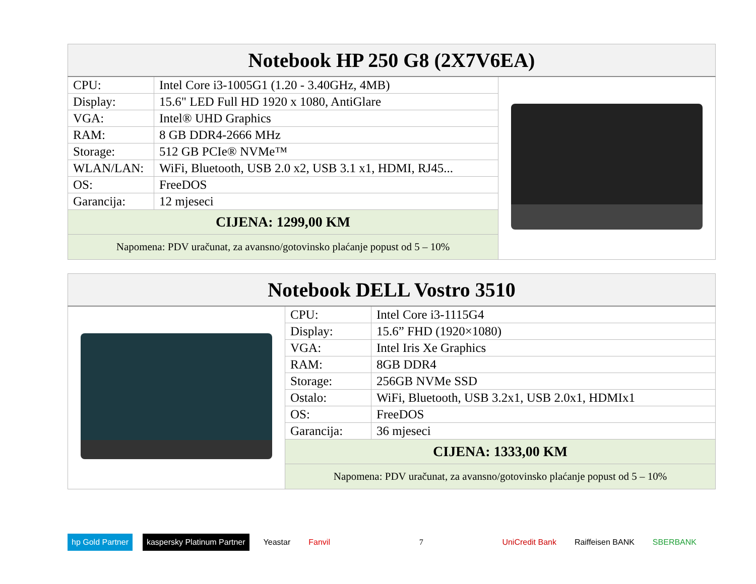| Notebook HP 250 G8 (2X7V6EA) | | |
| --- | --- | --- |
| CPU: | Intel Core i3-1005G1 (1.20 - 3.40GHz, 4MB) | |
| Display: | 15.6" LED Full HD 1920 x 1080, AntiGlare | |
| VGA: | Intel® UHD Graphics | |
| RAM: | 8 GB DDR4-2666 MHz | |
| Storage: | 512 GB PCIe® NVMe™ | |
| WLAN/LAN: | WiFi, Bluetooth, USB 2.0 x2, USB 3.1 x1, HDMI, RJ45... | |
| OS: | FreeDOS | |
| Garancija: | 12 mjeseci | |
| CIJENA: 1299,00 KM | | |
| Napomena: PDV uračunat, za avansno/gotovinsko plaćanje popust od 5 – 10% | | |
| Notebook DELL Vostro 3510 | | |
| --- | --- | --- |
| | CPU: | Intel Core i3-1115G4 |
| | Display: | 15.6” FHD (1920×1080) |
| | VGA: | Intel Iris Xe Graphics |
| | RAM: | 8GB DDR4 |
| | Storage: | 256GB NVMe SSD |
| | Ostalo: | WiFi, Bluetooth, USB 3.2x1, USB 2.0x1, HDMIx1 |
| | OS: | FreeDOS |
| | Garancija: | 36 mjeseci |
| | CIJENA: 1333,00 KM | |
| | Napomena: PDV uračunat, za avansno/gotovinsko plaćanje popust od 5 – 10% | |
hp Gold Partner kaspersky Platinum Partner Yeastar Fanvil
7
UniCredit Bank Raiffeisen BANK SBERBANK